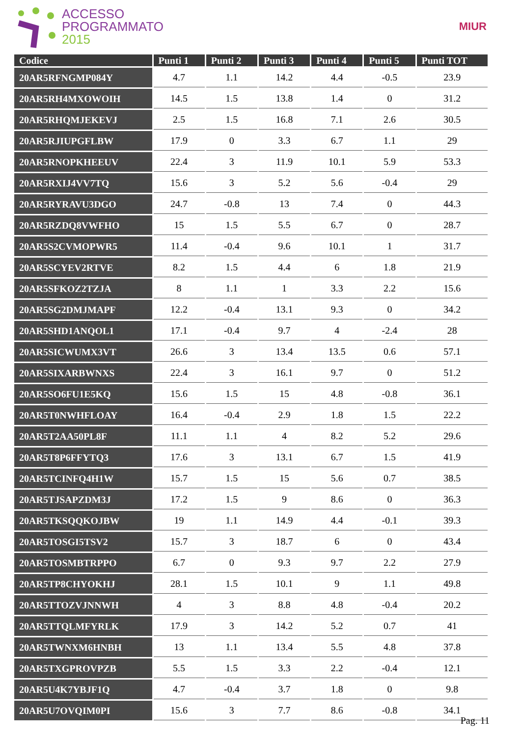ACCESSO
PROGRAMMATO
2015
MIUR
| Codice | Punti 1 | Punti 2 | Punti 3 | Punti 4 | Punti 5 | Punti TOT |
| --- | --- | --- | --- | --- | --- | --- |
| 20AR5RFNGMP084Y | 4.7 | 1.1 | 14.2 | 4.4 | -0.5 | 23.9 |
| 20AR5RH4MXOWOIH | 14.5 | 1.5 | 13.8 | 1.4 | 0 | 31.2 |
| 20AR5RHQMJEKEVJ | 2.5 | 1.5 | 16.8 | 7.1 | 2.6 | 30.5 |
| 20AR5RJIUPGFLBW | 17.9 | 0 | 3.3 | 6.7 | 1.1 | 29 |
| 20AR5RNOPKHEEUV | 22.4 | 3 | 11.9 | 10.1 | 5.9 | 53.3 |
| 20AR5RXIJ4VV7TQ | 15.6 | 3 | 5.2 | 5.6 | -0.4 | 29 |
| 20AR5RYRAVU3DGO | 24.7 | -0.8 | 13 | 7.4 | 0 | 44.3 |
| 20AR5RZDQ8VWFHO | 15 | 1.5 | 5.5 | 6.7 | 0 | 28.7 |
| 20AR5S2CVMOPWR5 | 11.4 | -0.4 | 9.6 | 10.1 | 1 | 31.7 |
| 20AR5SCYEV2RTVE | 8.2 | 1.5 | 4.4 | 6 | 1.8 | 21.9 |
| 20AR5SFKOZ2TZJA | 8 | 1.1 | 1 | 3.3 | 2.2 | 15.6 |
| 20AR5SG2DMJMAPF | 12.2 | -0.4 | 13.1 | 9.3 | 0 | 34.2 |
| 20AR5SHD1ANQOL1 | 17.1 | -0.4 | 9.7 | 4 | -2.4 | 28 |
| 20AR5SICWUMX3VT | 26.6 | 3 | 13.4 | 13.5 | 0.6 | 57.1 |
| 20AR5SIXARBWNXS | 22.4 | 3 | 16.1 | 9.7 | 0 | 51.2 |
| 20AR5SO6FU1E5KQ | 15.6 | 1.5 | 15 | 4.8 | -0.8 | 36.1 |
| 20AR5T0NWHFLOAY | 16.4 | -0.4 | 2.9 | 1.8 | 1.5 | 22.2 |
| 20AR5T2AA50PL8F | 11.1 | 1.1 | 4 | 8.2 | 5.2 | 29.6 |
| 20AR5T8P6FFYTQ3 | 17.6 | 3 | 13.1 | 6.7 | 1.5 | 41.9 |
| 20AR5TCINFQ4H1W | 15.7 | 1.5 | 15 | 5.6 | 0.7 | 38.5 |
| 20AR5TJSAPZDM3J | 17.2 | 1.5 | 9 | 8.6 | 0 | 36.3 |
| 20AR5TKSQQKOJBW | 19 | 1.1 | 14.9 | 4.4 | -0.1 | 39.3 |
| 20AR5TOSGI5TSV2 | 15.7 | 3 | 18.7 | 6 | 0 | 43.4 |
| 20AR5TOSMBTRPPO | 6.7 | 0 | 9.3 | 9.7 | 2.2 | 27.9 |
| 20AR5TP8CHYOKHJ | 28.1 | 1.5 | 10.1 | 9 | 1.1 | 49.8 |
| 20AR5TTOZVJNNWH | 4 | 3 | 8.8 | 4.8 | -0.4 | 20.2 |
| 20AR5TTQLMFYRLK | 17.9 | 3 | 14.2 | 5.2 | 0.7 | 41 |
| 20AR5TWNXM6HNBH | 13 | 1.1 | 13.4 | 5.5 | 4.8 | 37.8 |
| 20AR5TXGPROVPZB | 5.5 | 1.5 | 3.3 | 2.2 | -0.4 | 12.1 |
| 20AR5U4K7YBJF1Q | 4.7 | -0.4 | 3.7 | 1.8 | 0 | 9.8 |
| 20AR5U7OVQIM0PI | 15.6 | 3 | 7.7 | 8.6 | -0.8 | 34.1 |
Pag. 11